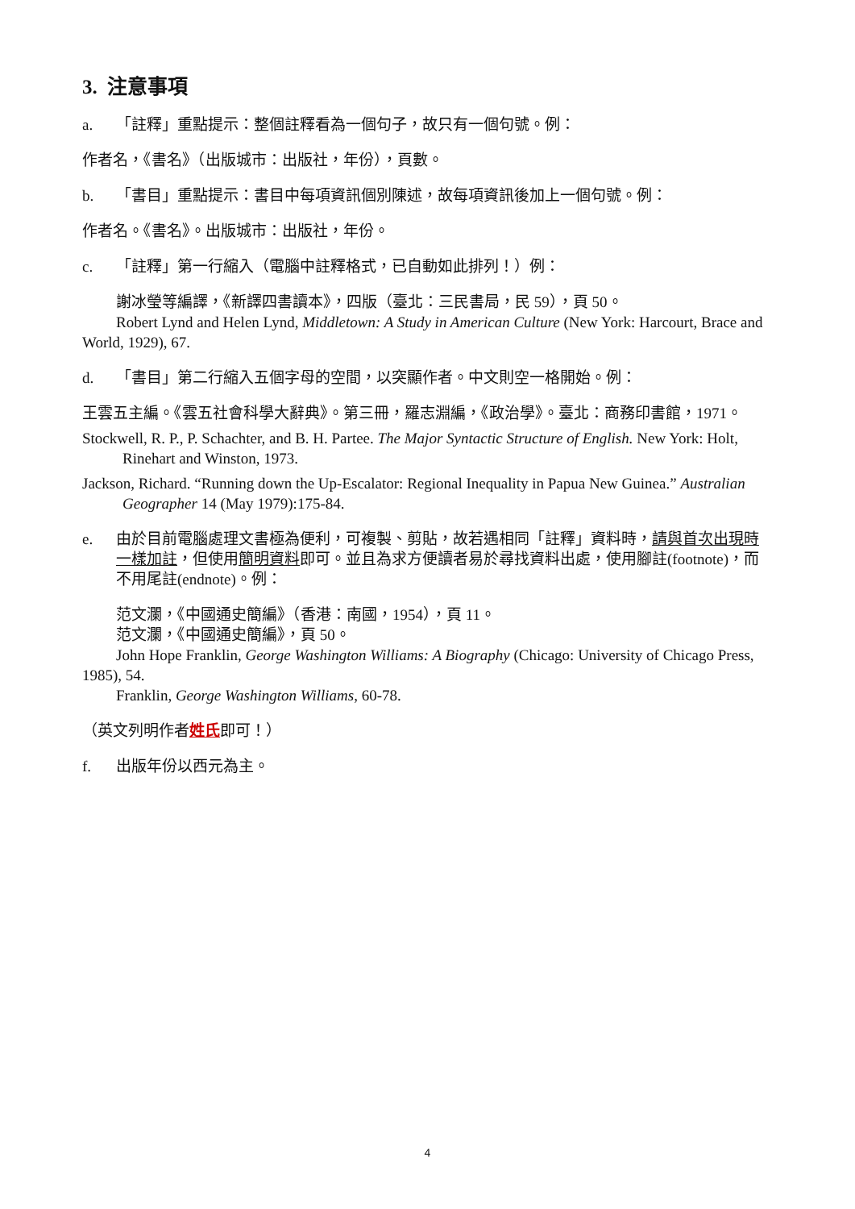3. 注意事項
a. 「註釋」重點提示：整個註釋看為一個句子，故只有一個句號。例：
作者名，《書名》（出版城市：出版社，年份），頁數。
b. 「書目」重點提示：書目中每項資訊個別陳述，故每項資訊後加上一個句號。例：
作者名。《書名》。出版城市：出版社，年份。
c. 「註釋」第一行縮入（電腦中註釋格式，已自動如此排列！）例：
謝冰瑩等編譯，《新譯四書讀本》，四版（臺北：三民書局，民 59），頁 50。
Robert Lynd and Helen Lynd, Middletown: A Study in American Culture (New York: Harcourt, Brace and World, 1929), 67.
d. 「書目」第二行縮入五個字母的空間，以突顯作者。中文則空一格開始。例：
王雲五主編。《雲五社會科學大辭典》。第三冊，羅志淵編，《政治學》。臺北：商務印書館，1971。
Stockwell, R. P., P. Schachter, and B. H. Partee. The Major Syntactic Structure of English. New York: Holt, Rinehart and Winston, 1973.
Jackson, Richard. “Running down the Up-Escalator: Regional Inequality in Papua New Guinea.” Australian Geographer 14 (May 1979):175-84.
e. 由於目前電腦處理文書極為便利，可複製、剪貼，故若遇相同「註釋」資料時，請與首次出現時一樣加註，但使用簡明資料即可。並且為求方便讀者易於尋找資料出處，使用腳註(footnote)，而不用尾註(endnote)。例：
范文瀾，《中國通史簡編》（香港：南國，1954），頁 11。
范文瀾，《中國通史簡編》，頁 50。
John Hope Franklin, George Washington Williams: A Biography (Chicago: University of Chicago Press, 1985), 54.
Franklin, George Washington Williams, 60-78.
（英文列明作者姓氏即可！）
f. 出版年份以西元為主。
4